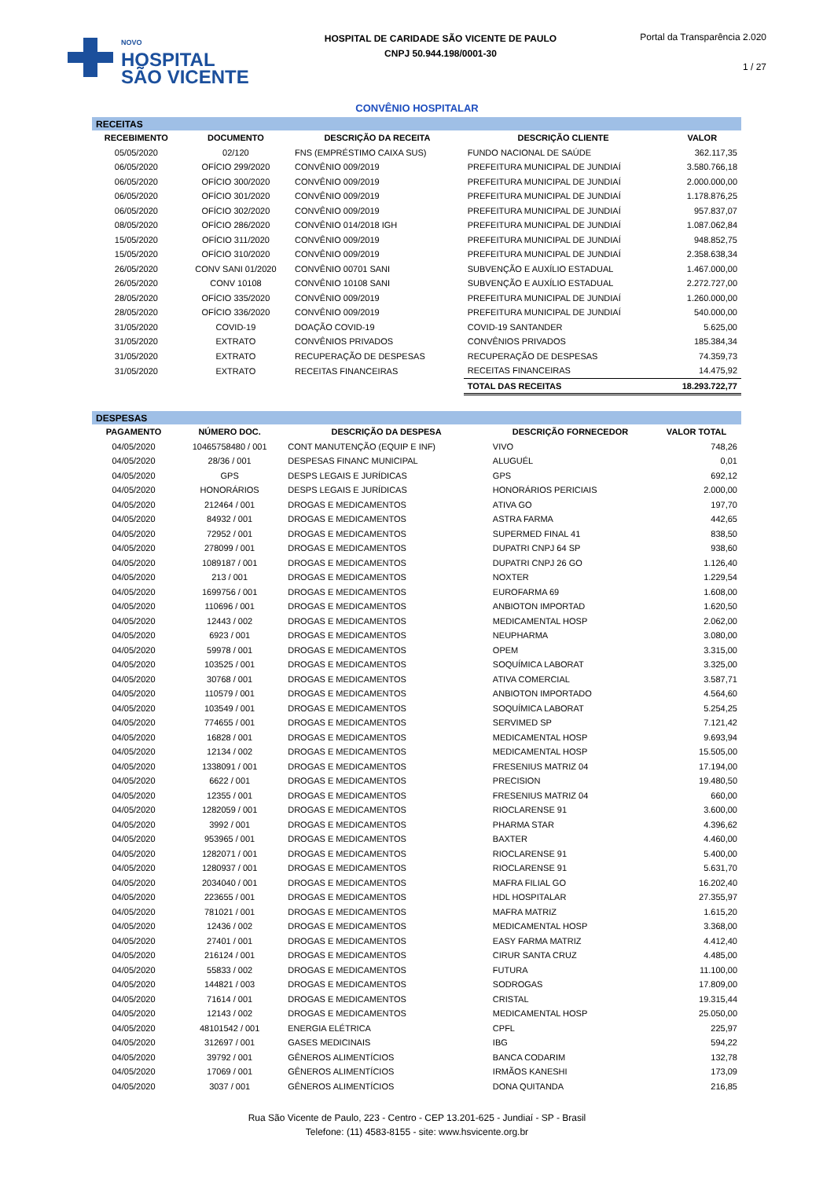NOVO
HOSPITAL
SÃO VICENTE
HOSPITAL DE CARIDADE SÃO VICENTE DE PAULO
CNPJ 50.944.198/0001-30
Portal da Transparência 2.020
1 / 27
CONVÊNIO HOSPITALAR
| RECEITAS | | | | |
| RECEBIMENTO | DOCUMENTO | DESCRIÇÃO DA RECEITA | DESCRIÇÃO CLIENTE | VALOR |
| 05/05/2020 | 02/120 | FNS (EMPRÉSTIMO CAIXA SUS) | FUNDO NACIONAL DE SAÚDE | 362.117,35 |
| 06/05/2020 | OFÍCIO 299/2020 | CONVÊNIO 009/2019 | PREFEITURA MUNICIPAL DE JUNDIAÍ | 3.580.766,18 |
| 06/05/2020 | OFÍCIO 300/2020 | CONVÊNIO 009/2019 | PREFEITURA MUNICIPAL DE JUNDIAÍ | 2.000.000,00 |
| 06/05/2020 | OFÍCIO 301/2020 | CONVÊNIO 009/2019 | PREFEITURA MUNICIPAL DE JUNDIAÍ | 1.178.876,25 |
| 06/05/2020 | OFÍCIO 302/2020 | CONVÊNIO 009/2019 | PREFEITURA MUNICIPAL DE JUNDIAÍ | 957.837,07 |
| 08/05/2020 | OFÍCIO 286/2020 | CONVÊNIO 014/2018 IGH | PREFEITURA MUNICIPAL DE JUNDIAÍ | 1.087.062,84 |
| 15/05/2020 | OFÍCIO 311/2020 | CONVÊNIO 009/2019 | PREFEITURA MUNICIPAL DE JUNDIAÍ | 948.852,75 |
| 15/05/2020 | OFÍCIO 310/2020 | CONVÊNIO 009/2019 | PREFEITURA MUNICIPAL DE JUNDIAÍ | 2.358.638,34 |
| 26/05/2020 | CONV SANI 01/2020 | CONVÊNIO 00701 SANI | SUBVENÇÃO E AUXÍLIO ESTADUAL | 1.467.000,00 |
| 26/05/2020 | CONV 10108 | CONVÊNIO 10108 SANI | SUBVENÇÃO E AUXÍLIO ESTADUAL | 2.272.727,00 |
| 28/05/2020 | OFÍCIO 335/2020 | CONVÊNIO 009/2019 | PREFEITURA MUNICIPAL DE JUNDIAÍ | 1.260.000,00 |
| 28/05/2020 | OFÍCIO 336/2020 | CONVÊNIO 009/2019 | PREFEITURA MUNICIPAL DE JUNDIAÍ | 540.000,00 |
| 31/05/2020 | COVID-19 | DOAÇÃO COVID-19 | COVID-19 SANTANDER | 5.625,00 |
| 31/05/2020 | EXTRATO | CONVÊNIOS PRIVADOS | CONVÊNIOS PRIVADOS | 185.384,34 |
| 31/05/2020 | EXTRATO | RECUPERAÇÃO DE DESPESAS | RECUPERAÇÃO DE DESPESAS | 74.359,73 |
| 31/05/2020 | EXTRATO | RECEITAS FINANCEIRAS | RECEITAS FINANCEIRAS | 14.475,92 |
| | | | TOTAL DAS RECEITAS | 18.293.722,77 |
| DESPESAS | | | | |
| PAGAMENTO | NÚMERO DOC. | DESCRIÇÃO DA DESPESA | DESCRIÇÃO FORNECEDOR | VALOR TOTAL |
| 04/05/2020 | 10465758480 / 001 | CONT MANUTENÇÃO (EQUIP E INF) | VIVO | 748,26 |
| 04/05/2020 | 28/36 / 001 | DESPESAS FINANC MUNICIPAL | ALUGUÉL | 0,01 |
| 04/05/2020 | GPS | DESPS LEGAIS E JURÍDICAS | GPS | 692,12 |
| 04/05/2020 | HONORÁRIOS | DESPS LEGAIS E JURÍDICAS | HONORÁRIOS PERICIAIS | 2.000,00 |
| 04/05/2020 | 212464 / 001 | DROGAS E MEDICAMENTOS | ATIVA GO | 197,70 |
| 04/05/2020 | 84932 / 001 | DROGAS E MEDICAMENTOS | ASTRA FARMA | 442,65 |
| 04/05/2020 | 72952 / 001 | DROGAS E MEDICAMENTOS | SUPERMED FINAL 41 | 838,50 |
| 04/05/2020 | 278099 / 001 | DROGAS E MEDICAMENTOS | DUPATRI CNPJ 64 SP | 938,60 |
| 04/05/2020 | 1089187 / 001 | DROGAS E MEDICAMENTOS | DUPATRI CNPJ 26 GO | 1.126,40 |
| 04/05/2020 | 213 / 001 | DROGAS E MEDICAMENTOS | NOXTER | 1.229,54 |
| 04/05/2020 | 1699756 / 001 | DROGAS E MEDICAMENTOS | EUROFARMA 69 | 1.608,00 |
| 04/05/2020 | 110696 / 001 | DROGAS E MEDICAMENTOS | ANBIOTON IMPORTAD | 1.620,50 |
| 04/05/2020 | 12443 / 002 | DROGAS E MEDICAMENTOS | MEDICAMENTAL HOSP | 2.062,00 |
| 04/05/2020 | 6923 / 001 | DROGAS E MEDICAMENTOS | NEUPHARMA | 3.080,00 |
| 04/05/2020 | 59978 / 001 | DROGAS E MEDICAMENTOS | OPEM | 3.315,00 |
| 04/05/2020 | 103525 / 001 | DROGAS E MEDICAMENTOS | SOQUÍMICA LABORAT | 3.325,00 |
| 04/05/2020 | 30768 / 001 | DROGAS E MEDICAMENTOS | ATIVA COMERCIAL | 3.587,71 |
| 04/05/2020 | 110579 / 001 | DROGAS E MEDICAMENTOS | ANBIOTON IMPORTADO | 4.564,60 |
| 04/05/2020 | 103549 / 001 | DROGAS E MEDICAMENTOS | SOQUÍMICA LABORAT | 5.254,25 |
| 04/05/2020 | 774655 / 001 | DROGAS E MEDICAMENTOS | SERVIMED SP | 7.121,42 |
| 04/05/2020 | 16828 / 001 | DROGAS E MEDICAMENTOS | MEDICAMENTAL HOSP | 9.693,94 |
| 04/05/2020 | 12134 / 002 | DROGAS E MEDICAMENTOS | MEDICAMENTAL HOSP | 15.505,00 |
| 04/05/2020 | 1338091 / 001 | DROGAS E MEDICAMENTOS | FRESENIUS MATRIZ 04 | 17.194,00 |
| 04/05/2020 | 6622 / 001 | DROGAS E MEDICAMENTOS | PRECISION | 19.480,50 |
| 04/05/2020 | 12355 / 001 | DROGAS E MEDICAMENTOS | FRESENIUS MATRIZ 04 | 660,00 |
| 04/05/2020 | 1282059 / 001 | DROGAS E MEDICAMENTOS | RIOCLARENSE 91 | 3.600,00 |
| 04/05/2020 | 3992 / 001 | DROGAS E MEDICAMENTOS | PHARMA STAR | 4.396,62 |
| 04/05/2020 | 953965 / 001 | DROGAS E MEDICAMENTOS | BAXTER | 4.460,00 |
| 04/05/2020 | 1282071 / 001 | DROGAS E MEDICAMENTOS | RIOCLARENSE 91 | 5.400,00 |
| 04/05/2020 | 1280937 / 001 | DROGAS E MEDICAMENTOS | RIOCLARENSE 91 | 5.631,70 |
| 04/05/2020 | 2034040 / 001 | DROGAS E MEDICAMENTOS | MAFRA FILIAL GO | 16.202,40 |
| 04/05/2020 | 223655 / 001 | DROGAS E MEDICAMENTOS | HDL HOSPITALAR | 27.355,97 |
| 04/05/2020 | 781021 / 001 | DROGAS E MEDICAMENTOS | MAFRA MATRIZ | 1.615,20 |
| 04/05/2020 | 12436 / 002 | DROGAS E MEDICAMENTOS | MEDICAMENTAL HOSP | 3.368,00 |
| 04/05/2020 | 27401 / 001 | DROGAS E MEDICAMENTOS | EASY FARMA MATRIZ | 4.412,40 |
| 04/05/2020 | 216124 / 001 | DROGAS E MEDICAMENTOS | CIRUR SANTA CRUZ | 4.485,00 |
| 04/05/2020 | 55833 / 002 | DROGAS E MEDICAMENTOS | FUTURA | 11.100,00 |
| 04/05/2020 | 144821 / 003 | DROGAS E MEDICAMENTOS | SODROGAS | 17.809,00 |
| 04/05/2020 | 71614 / 001 | DROGAS E MEDICAMENTOS | CRISTAL | 19.315,44 |
| 04/05/2020 | 12143 / 002 | DROGAS E MEDICAMENTOS | MEDICAMENTAL HOSP | 25.050,00 |
| 04/05/2020 | 48101542 / 001 | ENERGIA ELÉTRICA | CPFL | 225,97 |
| 04/05/2020 | 312697 / 001 | GASES MEDICINAIS | IBG | 594,22 |
| 04/05/2020 | 39792 / 001 | GÊNEROS ALIMENTÍCIOS | BANCA CODARIM | 132,78 |
| 04/05/2020 | 17069 / 001 | GÊNEROS ALIMENTÍCIOS | IRMÃOS KANESHI | 173,09 |
| 04/05/2020 | 3037 / 001 | GÊNEROS ALIMENTÍCIOS | DONA QUITANDA | 216,85 |
Rua São Vicente de Paulo, 223 - Centro - CEP 13.201-625 - Jundiaí - SP - Brasil
Telefone: (11) 4583-8155 - site: www.hsvicente.org.br